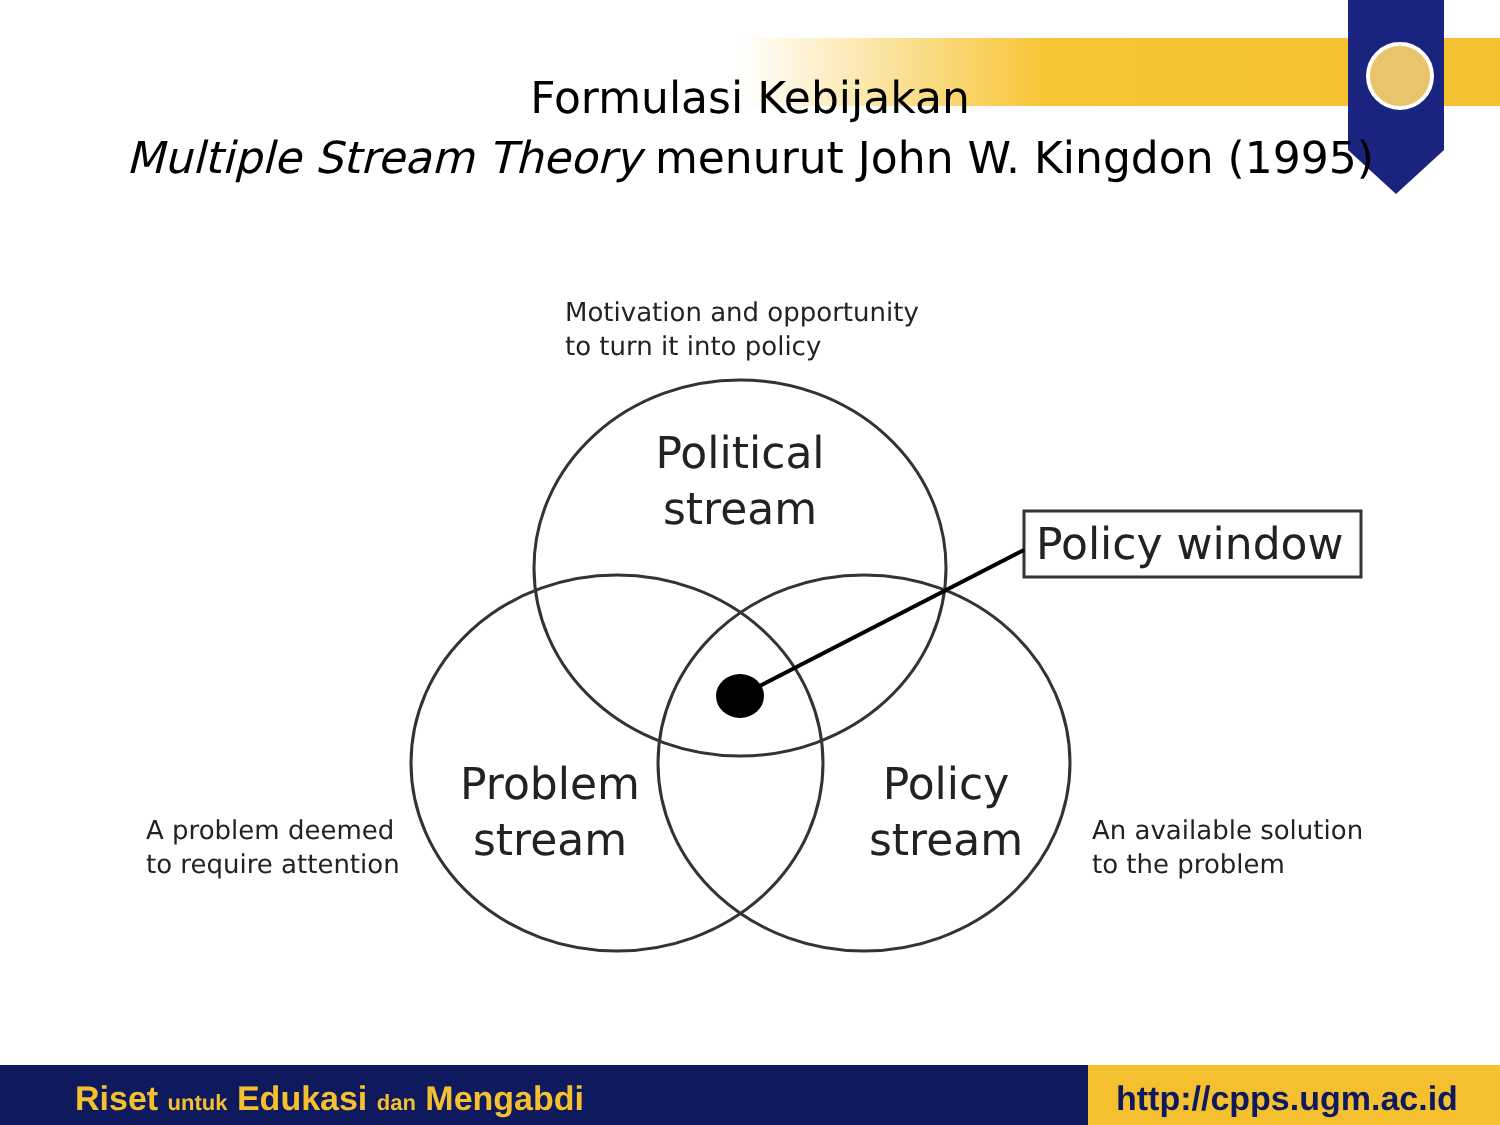Formulasi Kebijakan
Multiple Stream Theory menurut John W. Kingdon (1995)
Motivation and opportunity
to turn it into policy
Political
stream
Policy window
Problem
stream
Policy
stream
A problem deemed
to require attention
An available solution
to the problem
Riset untuk Edukasi dan Mengabdi http://cpps.ugm.ac.id